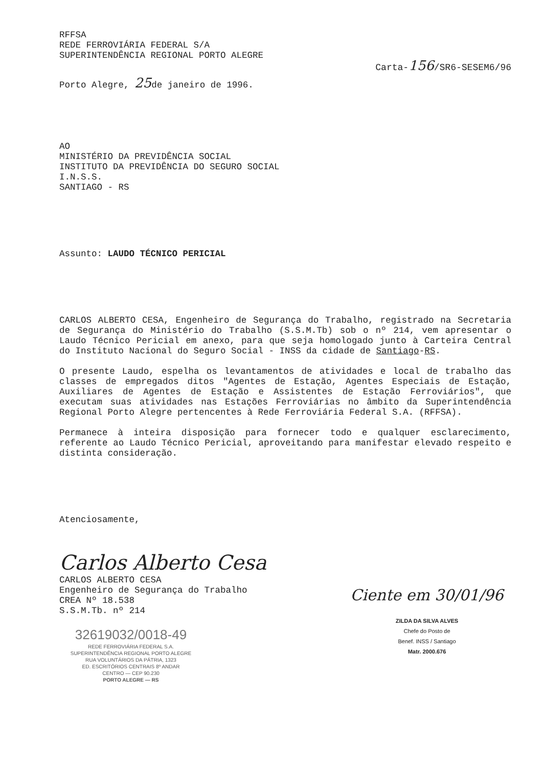RFFSA
REDE FERROVIÁRIA FEDERAL S/A
SUPERINTENDÊNCIA REGIONAL PORTO ALEGRE
Carta-156/SR6-SESEM6/96
Porto Alegre, 25de janeiro de 1996.
AO
MINISTÉRIO DA PREVIDÊNCIA SOCIAL
INSTITUTO DA PREVIDÊNCIA DO SEGURO SOCIAL
I.N.S.S.
SANTIAGO - RS
Assunto: LAUDO TÉCNICO PERICIAL
CARLOS ALBERTO CESA, Engenheiro de Segurança do Trabalho, registrado na Secretaria de Segurança do Ministério do Trabalho (S.S.M.Tb) sob o nº 214, vem apresentar o Laudo Técnico Pericial em anexo, para que seja homologado junto à Carteira Central do Instituto Nacional do Seguro Social - INSS da cidade de Santiago-RS.
O presente Laudo, espelha os levantamentos de atividades e local de trabalho das classes de empregados ditos "Agentes de Estação, Agentes Especiais de Estação, Auxiliares de Agentes de Estação e Assistentes de Estação Ferroviários", que executam suas atividades nas Estações Ferroviárias no âmbito da Superintendência Regional Porto Alegre pertencentes à Rede Ferroviária Federal S.A. (RFFSA).
Permanece à inteira disposição para fornecer todo e qualquer esclarecimento, referente ao Laudo Técnico Pericial, aproveitando para manifestar elevado respeito e distinta consideração.
Atenciosamente,
Carlos Alberto Cesa
CARLOS ALBERTO CESA
Engenheiro de Segurança do Trabalho
CREA Nº 18.538
S.S.M.Tb. nº 214
32619032/0018-49
REDE FERROVIÁRIA FEDERAL S.A.
SUPERINTENDÊNCIA REGIONAL PORTO ALEGRE
RUA VOLUNTÁRIOS DA PÁTRIA, 1323
ED. ESCRITÓRIOS CENTRAIS 8º ANDAR
CENTRO — CEP 90.230
PORTO ALEGRE — RS
Ciente em 30/01/96
ZILDA DA SILVA ALVES
Chefe do Posto de
Benef. INSS / Santiago
Matr. 2000.676